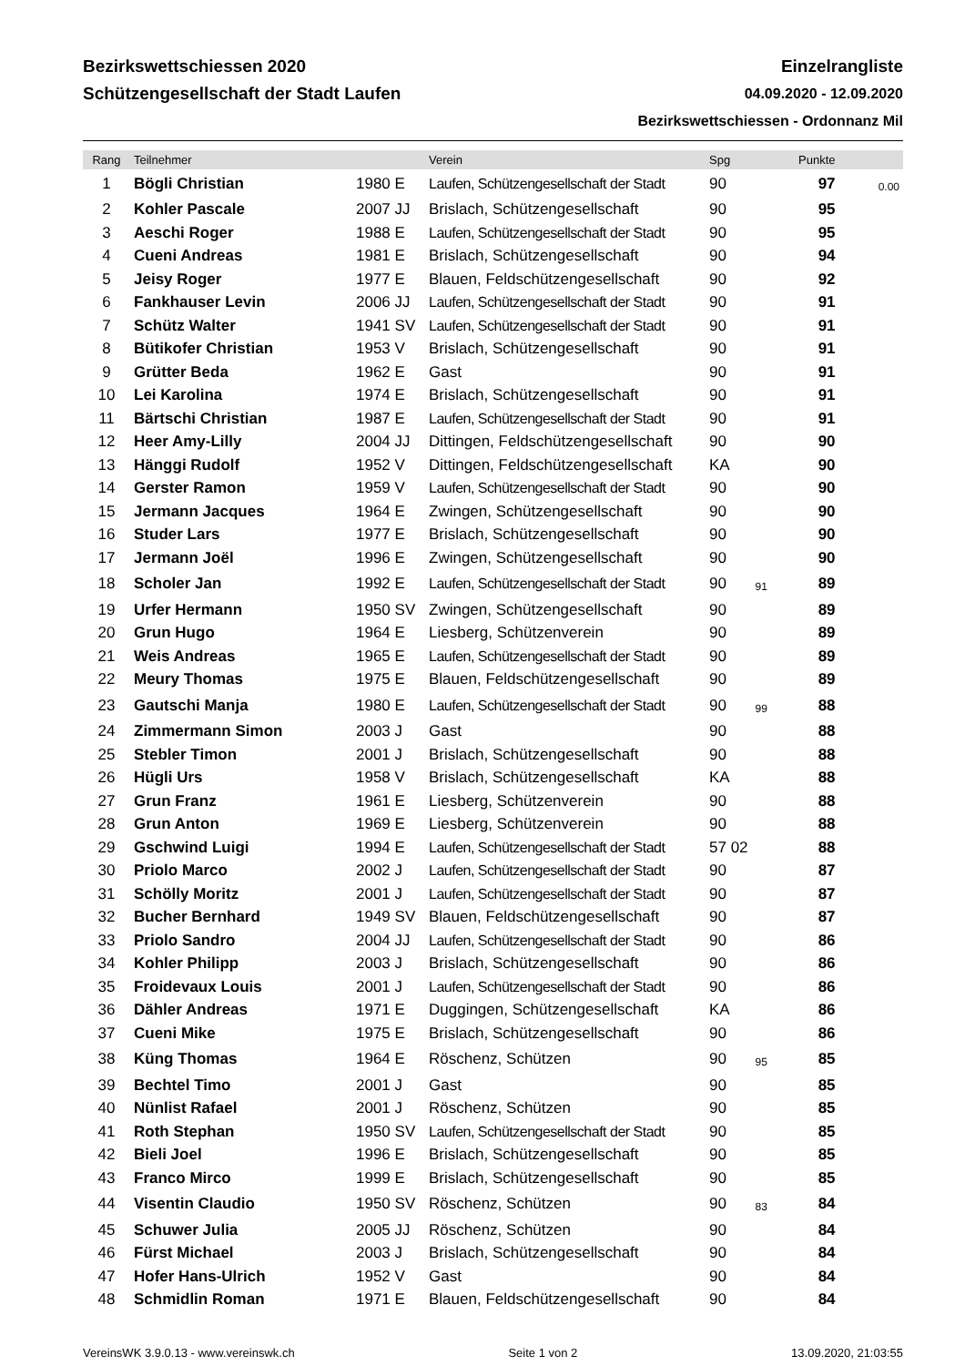Bezirkswettschiessen 2020
Schützengesellschaft der Stadt Laufen
Einzelrangliste
04.09.2020 - 12.09.2020
Bezirkswettschiessen - Ordonnanz Mil
| Rang | Teilnehmer | | Verein | Spg | | Punkte | |
| --- | --- | --- | --- | --- | --- | --- | --- |
| 1 | Bögli Christian | 1980 E | Laufen, Schützengesellschaft der Stadt | 90 | | 97 | 0.00 |
| 2 | Kohler Pascale | 2007 JJ | Brislach, Schützengesellschaft | 90 | | 95 | |
| 3 | Aeschi Roger | 1988 E | Laufen, Schützengesellschaft der Stadt | 90 | | 95 | |
| 4 | Cueni Andreas | 1981 E | Brislach, Schützengesellschaft | 90 | | 94 | |
| 5 | Jeisy Roger | 1977 E | Blauen, Feldschützengesellschaft | 90 | | 92 | |
| 6 | Fankhauser Levin | 2006 JJ | Laufen, Schützengesellschaft der Stadt | 90 | | 91 | |
| 7 | Schütz Walter | 1941 SV | Laufen, Schützengesellschaft der Stadt | 90 | | 91 | |
| 8 | Bütikofer Christian | 1953 V | Brislach, Schützengesellschaft | 90 | | 91 | |
| 9 | Grütter Beda | 1962 E | Gast | 90 | | 91 | |
| 10 | Lei Karolina | 1974 E | Brislach, Schützengesellschaft | 90 | | 91 | |
| 11 | Bärtschi Christian | 1987 E | Laufen, Schützengesellschaft der Stadt | 90 | | 91 | |
| 12 | Heer Amy-Lilly | 2004 JJ | Dittingen, Feldschützengesellschaft | 90 | | 90 | |
| 13 | Hänggi Rudolf | 1952 V | Dittingen, Feldschützengesellschaft | KA | | 90 | |
| 14 | Gerster Ramon | 1959 V | Laufen, Schützengesellschaft der Stadt | 90 | | 90 | |
| 15 | Jermann Jacques | 1964 E | Zwingen, Schützengesellschaft | 90 | | 90 | |
| 16 | Studer Lars | 1977 E | Brislach, Schützengesellschaft | 90 | | 90 | |
| 17 | Jermann Joël | 1996 E | Zwingen, Schützengesellschaft | 90 | | 90 | |
| 18 | Scholer Jan | 1992 E | Laufen, Schützengesellschaft der Stadt | 90 | 91 | 89 | |
| 19 | Urfer Hermann | 1950 SV | Zwingen, Schützengesellschaft | 90 | | 89 | |
| 20 | Grun Hugo | 1964 E | Liesberg, Schützenverein | 90 | | 89 | |
| 21 | Weis Andreas | 1965 E | Laufen, Schützengesellschaft der Stadt | 90 | | 89 | |
| 22 | Meury Thomas | 1975 E | Blauen, Feldschützengesellschaft | 90 | | 89 | |
| 23 | Gautschi Manja | 1980 E | Laufen, Schützengesellschaft der Stadt | 90 | 99 | 88 | |
| 24 | Zimmermann Simon | 2003 J | Gast | 90 | | 88 | |
| 25 | Stebler Timon | 2001 J | Brislach, Schützengesellschaft | 90 | | 88 | |
| 26 | Hügli Urs | 1958 V | Brislach, Schützengesellschaft | KA | | 88 | |
| 27 | Grun Franz | 1961 E | Liesberg, Schützenverein | 90 | | 88 | |
| 28 | Grun Anton | 1969 E | Liesberg, Schützenverein | 90 | | 88 | |
| 29 | Gschwind Luigi | 1994 E | Laufen, Schützengesellschaft der Stadt | 57 02 | | 88 | |
| 30 | Priolo Marco | 2002 J | Laufen, Schützengesellschaft der Stadt | 90 | | 87 | |
| 31 | Schölly Moritz | 2001 J | Laufen, Schützengesellschaft der Stadt | 90 | | 87 | |
| 32 | Bucher Bernhard | 1949 SV | Blauen, Feldschützengesellschaft | 90 | | 87 | |
| 33 | Priolo Sandro | 2004 JJ | Laufen, Schützengesellschaft der Stadt | 90 | | 86 | |
| 34 | Kohler Philipp | 2003 J | Brislach, Schützengesellschaft | 90 | | 86 | |
| 35 | Froidevaux Louis | 2001 J | Laufen, Schützengesellschaft der Stadt | 90 | | 86 | |
| 36 | Dähler Andreas | 1971 E | Duggingen, Schützengesellschaft | KA | | 86 | |
| 37 | Cueni Mike | 1975 E | Brislach, Schützengesellschaft | 90 | | 86 | |
| 38 | Küng Thomas | 1964 E | Röschenz, Schützen | 90 | 95 | 85 | |
| 39 | Bechtel Timo | 2001 J | Gast | 90 | | 85 | |
| 40 | Nünlist Rafael | 2001 J | Röschenz, Schützen | 90 | | 85 | |
| 41 | Roth Stephan | 1950 SV | Laufen, Schützengesellschaft der Stadt | 90 | | 85 | |
| 42 | Bieli Joel | 1996 E | Brislach, Schützengesellschaft | 90 | | 85 | |
| 43 | Franco Mirco | 1999 E | Brislach, Schützengesellschaft | 90 | | 85 | |
| 44 | Visentin Claudio | 1950 SV | Röschenz, Schützen | 90 | 83 | 84 | |
| 45 | Schuwer Julia | 2005 JJ | Röschenz, Schützen | 90 | | 84 | |
| 46 | Fürst Michael | 2003 J | Brislach, Schützengesellschaft | 90 | | 84 | |
| 47 | Hofer Hans-Ulrich | 1952 V | Gast | 90 | | 84 | |
| 48 | Schmidlin Roman | 1971 E | Blauen, Feldschützengesellschaft | 90 | | 84 | |
VereinsWK 3.9.0.13 - www.vereinswk.ch Seite 1 von 2 13.09.2020, 21:03:55